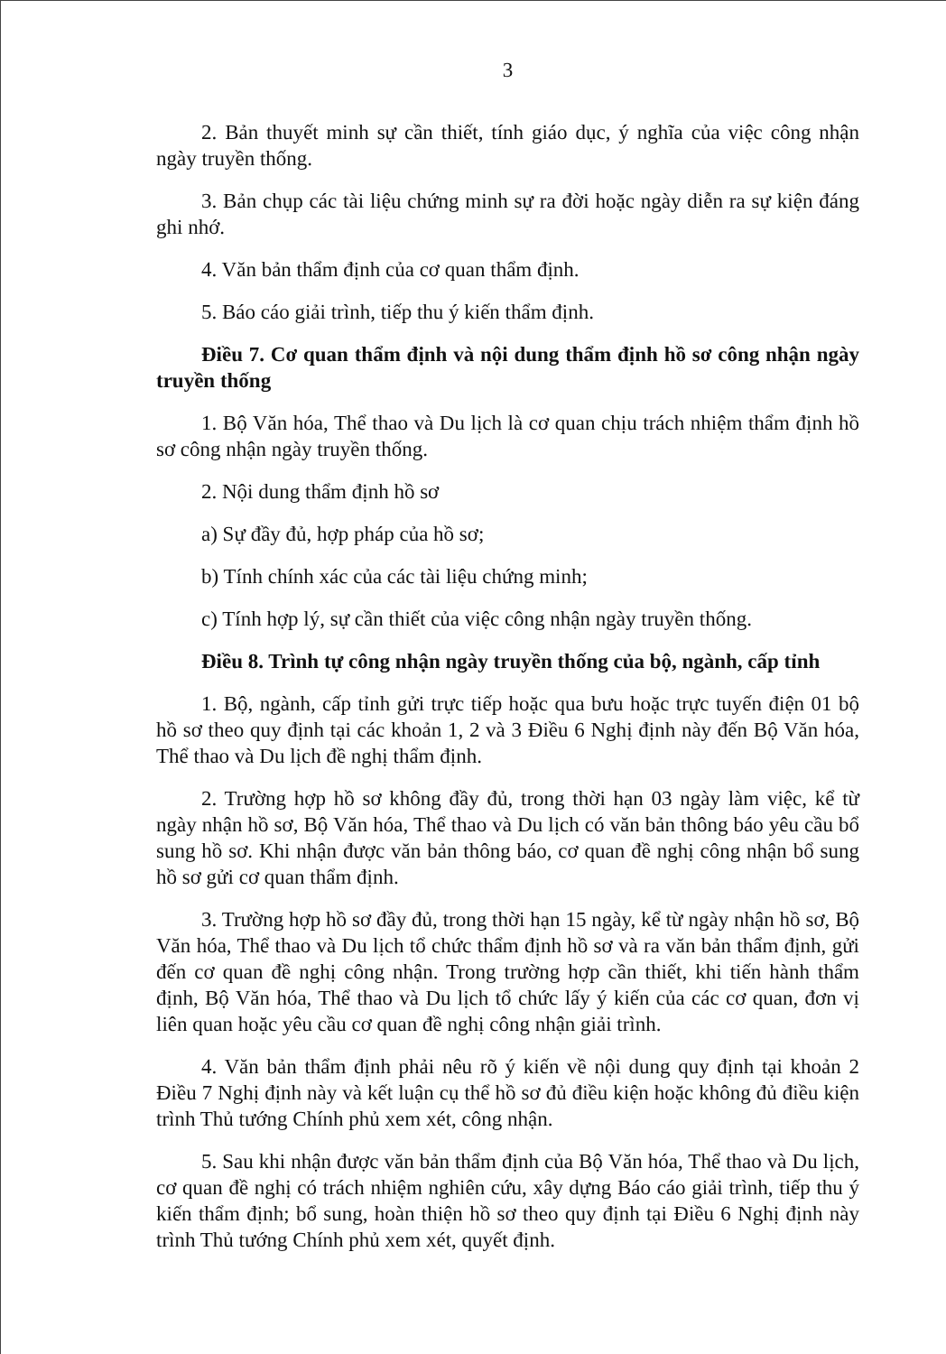3
2. Bản thuyết minh sự cần thiết, tính giáo dục, ý nghĩa của việc công nhận ngày truyền thống.
3. Bản chụp các tài liệu chứng minh sự ra đời hoặc ngày diễn ra sự kiện đáng ghi nhớ.
4. Văn bản thẩm định của cơ quan thẩm định.
5. Báo cáo giải trình, tiếp thu ý kiến thẩm định.
Điều 7. Cơ quan thẩm định và nội dung thẩm định hồ sơ công nhận ngày truyền thống
1. Bộ Văn hóa, Thể thao và Du lịch là cơ quan chịu trách nhiệm thẩm định hồ sơ công nhận ngày truyền thống.
2. Nội dung thẩm định hồ sơ
a) Sự đầy đủ, hợp pháp của hồ sơ;
b) Tính chính xác của các tài liệu chứng minh;
c) Tính hợp lý, sự cần thiết của việc công nhận ngày truyền thống.
Điều 8. Trình tự công nhận ngày truyền thống của bộ, ngành, cấp tỉnh
1. Bộ, ngành, cấp tỉnh gửi trực tiếp hoặc qua bưu hoặc trực tuyến điện 01 bộ hồ sơ theo quy định tại các khoản 1, 2 và 3 Điều 6 Nghị định này đến Bộ Văn hóa, Thể thao và Du lịch đề nghị thẩm định.
2. Trường hợp hồ sơ không đầy đủ, trong thời hạn 03 ngày làm việc, kể từ ngày nhận hồ sơ, Bộ Văn hóa, Thể thao và Du lịch có văn bản thông báo yêu cầu bổ sung hồ sơ. Khi nhận được văn bản thông báo, cơ quan đề nghị công nhận bổ sung hồ sơ gửi cơ quan thẩm định.
3. Trường hợp hồ sơ đầy đủ, trong thời hạn 15 ngày, kể từ ngày nhận hồ sơ, Bộ Văn hóa, Thể thao và Du lịch tổ chức thẩm định hồ sơ và ra văn bản thẩm định, gửi đến cơ quan đề nghị công nhận. Trong trường hợp cần thiết, khi tiến hành thẩm định, Bộ Văn hóa, Thể thao và Du lịch tổ chức lấy ý kiến của các cơ quan, đơn vị liên quan hoặc yêu cầu cơ quan đề nghị công nhận giải trình.
4. Văn bản thẩm định phải nêu rõ ý kiến về nội dung quy định tại khoản 2 Điều 7 Nghị định này và kết luận cụ thể hồ sơ đủ điều kiện hoặc không đủ điều kiện trình Thủ tướng Chính phủ xem xét, công nhận.
5. Sau khi nhận được văn bản thẩm định của Bộ Văn hóa, Thể thao và Du lịch, cơ quan đề nghị có trách nhiệm nghiên cứu, xây dựng Báo cáo giải trình, tiếp thu ý kiến thẩm định; bổ sung, hoàn thiện hồ sơ theo quy định tại Điều 6 Nghị định này trình Thủ tướng Chính phủ xem xét, quyết định.